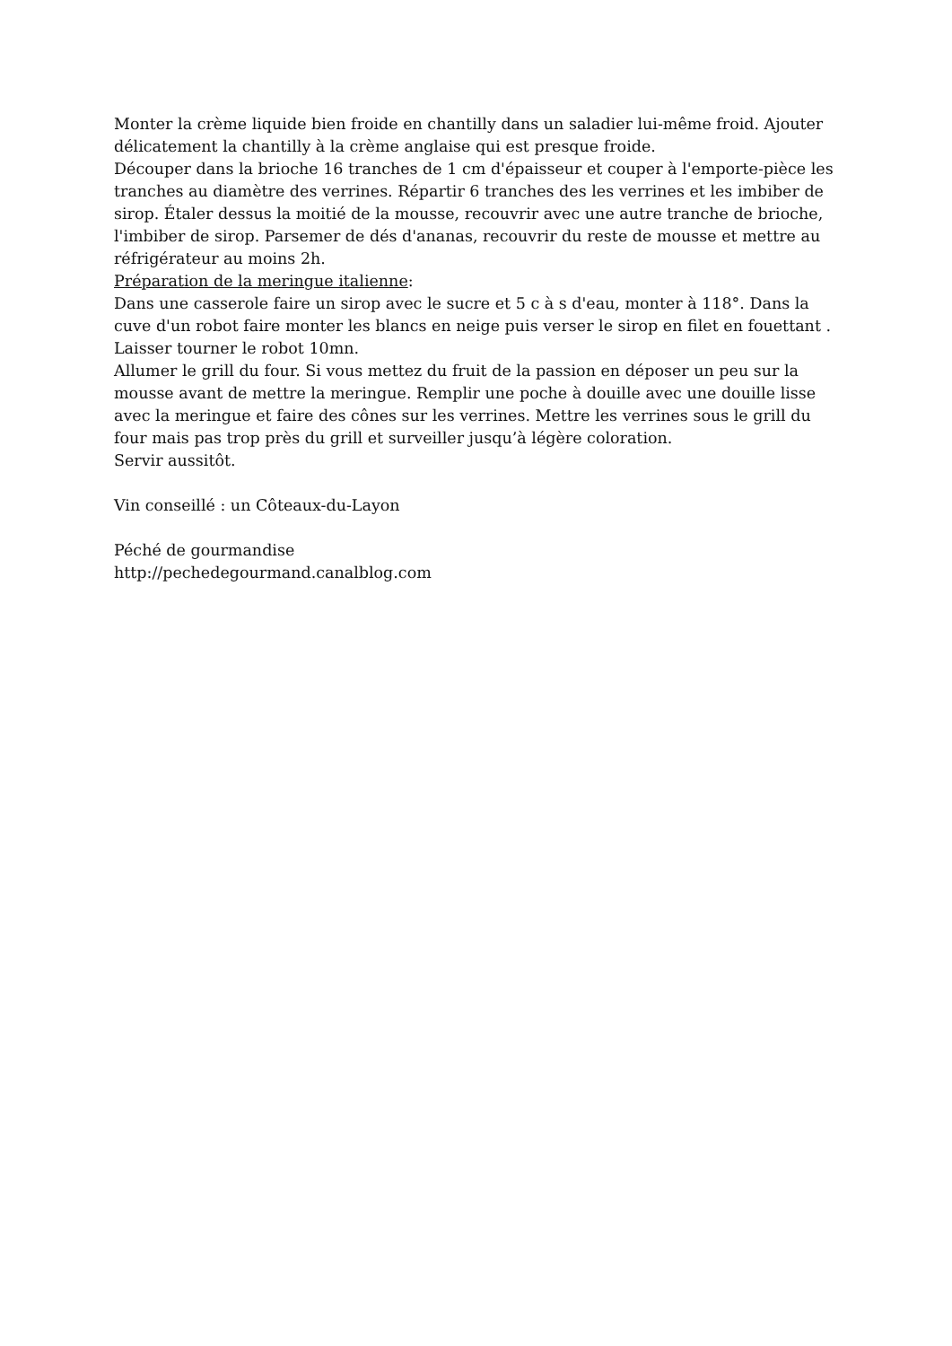Monter la crème liquide bien froide en chantilly dans un saladier lui-même froid. Ajouter délicatement la chantilly à la crème anglaise qui est presque froide.
Découper dans la brioche 16 tranches de 1 cm d'épaisseur et couper à l'emporte-pièce les tranches au diamètre des verrines. Répartir 6 tranches des les verrines et les imbiber de sirop. Étaler dessus la moitié de la mousse, recouvrir avec une autre tranche de brioche, l'imbiber de sirop. Parsemer de dés d'ananas, recouvrir du reste de mousse et mettre au réfrigérateur au moins 2h.
Préparation de la meringue italienne:
Dans une casserole faire un sirop avec le sucre et 5 c à s d'eau, monter à 118°. Dans la cuve d'un robot faire monter les blancs en neige puis verser le sirop en filet en fouettant . Laisser tourner le robot 10mn.
Allumer le grill du four. Si vous mettez du fruit de la passion en déposer un peu sur la mousse avant de mettre la meringue. Remplir une poche à douille avec une douille lisse avec la meringue et faire des cônes sur les verrines. Mettre les verrines sous le grill du four mais pas trop près du grill et surveiller jusqu’à légère coloration.
Servir aussitôt.
Vin conseillé : un Côteaux-du-Layon
Péché de gourmandise
http://pechedegourmand.canalblog.com